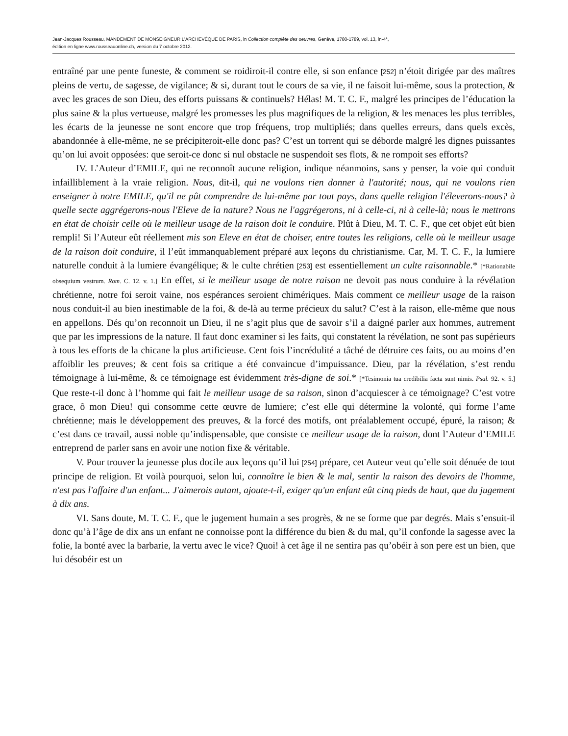Jean-Jacques Rousseau, MANDEMENT DE MONSEIGNEUR L'ARCHEVÊQUE DE PARIS, in Collection complète des oeuvres, Genève, 1780-1789, vol. 13, in-4°,
édition en ligne www.rousseauonline.ch, version du 7 octobre 2012.
entraîné par une pente funeste, & comment se roidiroit-il contre elle, si son enfance [252] n’étoit dirigée par des maîtres pleins de vertu, de sagesse, de vigilance; & si, durant tout le cours de sa vie, il ne faisoit lui-même, sous la protection, & avec les graces de son Dieu, des efforts puissans & continuels? Hélas! M. T. C. F., malgré les principes de l’éducation la plus saine & la plus vertueuse, malgré les promesses les plus magnifiques de la religion, & les menaces les plus terribles, les écarts de la jeunesse ne sont encore que trop fréquens, trop multipliés; dans quelles erreurs, dans quels excès, abandonnée à elle-même, ne se précipiteroit-elle donc pas? C’est un torrent qui se déborde malgré les dignes puissantes qu’on lui avoit opposées: que seroit-ce donc si nul obstacle ne suspendoit ses flots, & ne rompoit ses efforts?
IV. L’Auteur d’EMILE, qui ne reconnoît aucune religion, indique néanmoins, sans y penser, la voie qui conduit infailliblement à la vraie religion. Nous, dit-il, qui ne voulons rien donner à l'autorité; nous, qui ne voulons rien enseigner à notre EMILE, qu'il ne pût comprendre de lui-même par tout pays, dans quelle religion l'éleverons-nous? à quelle secte aggrégerons-nous l'Eleve de la nature? Nous ne l'aggrégerons, ni à celle-ci, ni à celle-là; nous le mettrons en état de choisir celle où le meilleur usage de la raison doit le conduire. Plût à Dieu, M. T. C. F., que cet objet eût bien rempli! Si l’Auteur eût réellement mis son Eleve en état de choiser, entre toutes les religions, celle où le meilleur usage de la raison doit conduire, il l’eût immanquablement préparé aux leçons du christianisme. Car, M. T. C. F., la lumiere naturelle conduit à la lumiere évangélique; & le culte chrétien [253] est essentiellement un culte raisonnable.* [*Rationabile obsequium vestrum. Rom. C. 12. v. 1.] En effet, si le meilleur usage de notre raison ne devoit pas nous conduire à la révélation chrétienne, notre foi seroit vaine, nos espérances seroient chimériques. Mais comment ce meilleur usage de la raison nous conduit-il au bien inestimable de la foi, & de-là au terme précieux du salut? C’est à la raison, elle-même que nous en appellons. Dés qu’on reconnoit un Dieu, il ne s’agit plus que de savoir s’il a daigné parler aux hommes, autrement que par les impressions de la nature. Il faut donc examiner si les faits, qui constatent la révélation, ne sont pas supérieurs à tous les efforts de la chicane la plus artificieuse. Cent fois l’incrédulité a tâché de détruire ces faits, ou au moins d’en affoiblir les preuves; & cent fois sa critique a été convaincue d’impuissance. Dieu, par la révélation, s’est rendu témoignage à lui-même, & ce témoignage est évidemment très-digne de soi.* [*Tesimonia tua credibilia facta sunt nimis. Psal. 92. v. 5.] Que reste-t-il donc à l’homme qui fait le meilleur usage de sa raison, sinon d’acquiescer à ce témoignage? C’est votre grace, ô mon Dieu! qui consomme cette œuvre de lumiere; c’est elle qui détermine la volonté, qui forme l’ame chrétienne; mais le développement des preuves, & la forcé des motifs, ont préalablement occupé, épuré, la raison; & c’est dans ce travail, aussi noble qu’indispensable, que consiste ce meilleur usage de la raison, dont l’Auteur d’EMILE entreprend de parler sans en avoir une notion fixe & véritable.
V. Pour trouver la jeunesse plus docile aux leçons qu’il lui [254] prépare, cet Auteur veut qu’elle soit dénuée de tout principe de religion. Et voilà pourquoi, selon lui, connoître le bien & le mal, sentir la raison des devoirs de l'homme, n'est pas l'affaire d'un enfant... J'aimerois autant, ajoute-t-il, exiger qu'un enfant eût cinq pieds de haut, que du jugement à dix ans.
VI. Sans doute, M. T. C. F., que le jugement humain a ses progrès, & ne se forme que par degrés. Mais s’ensuit-il donc qu’à l’âge de dix ans un enfant ne connoisse pont la différence du bien & du mal, qu’il confonde la sagesse avec la folie, la bonté avec la barbarie, la vertu avec le vice? Quoi! à cet âge il ne sentira pas qu’obéir à son pere est un bien, que lui désobéir est un